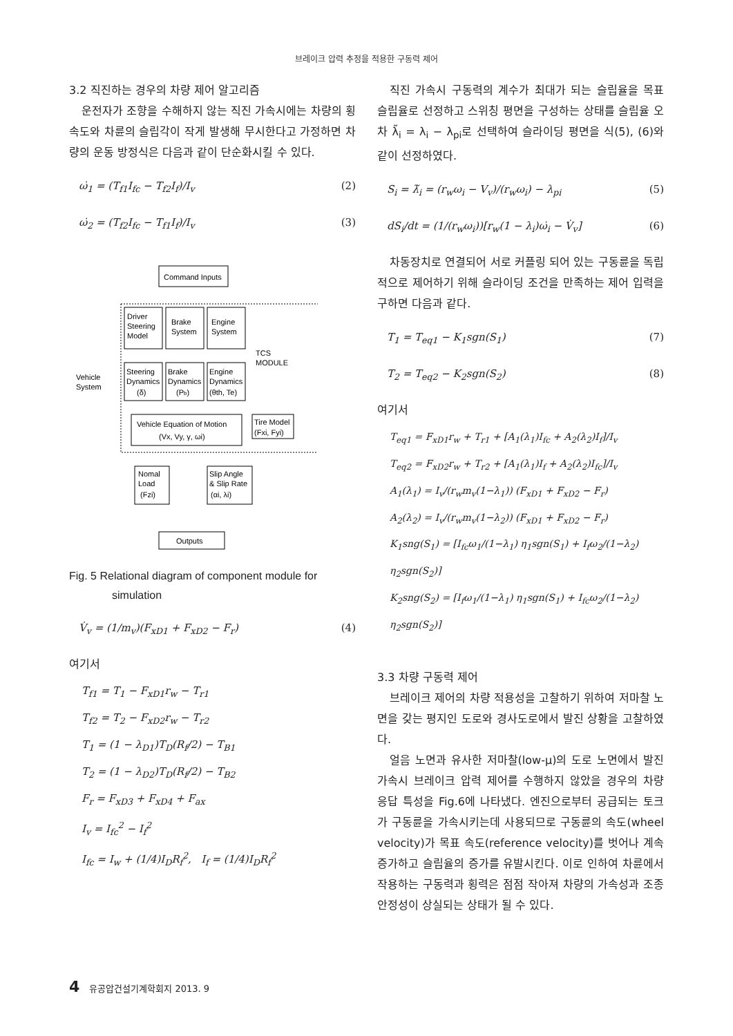브레이크 압력 추정을 적용한 구동력 제어
3.2 직진하는 경우의 차량 제어 알고리즘
운전자가 조향을 수해하지 않는 직진 가속시에는 차량의 횡속도와 차륜의 슬립각이 작게 발생해 무시한다고 가정하면 차량의 운동 방정식은 다음과 같이 단순화시킬 수 있다.
ω̇<sub>1</sub> = (T<sub>f1</sub>I<sub>fc</sub> − T<sub>f2</sub>I<sub>f</sub>)/I<sub>v</sub> (2)
ω̇<sub>2</sub> = (T<sub>f2</sub>I<sub>fc</sub> − T<sub>f1</sub>I<sub>f</sub>)/I<sub>v</sub> (3)
Command Inputs
Driver
Steering
Model
Brake
System
Engine
System
TCS
MODULE
Vehicle
System
Steering
Dynamics
(δ)
Brake
Dynamics
(Pb)
Engine
Dynamics
(θth, Te)
Vehicle Equation of Motion
(Vx, Vy, γ, ωi)
Tire Model
(Fxi, Fyi)
Nomal
Load
(Fzi)
Slip Angle
& Slip Rate
(αi, λi)
Outputs
Fig. 5 Relational diagram of component module for simulation
V̇<sub>v</sub> = (1/m<sub>v</sub>)(F<sub>xD1</sub> + F<sub>xD2</sub> − F<sub>r</sub>) (4)
여기서
T<sub>f1</sub> = T<sub>1</sub> − F<sub>xD1</sub>r<sub>w</sub> − T<sub>r1</sub>
T<sub>f2</sub> = T<sub>2</sub> − F<sub>xD2</sub>r<sub>w</sub> − T<sub>r2</sub>
T<sub>1</sub> = (1 − λ<sub>D1</sub>)T<sub>D</sub>(R<sub>f</sub>/2) − T<sub>B1</sub>
T<sub>2</sub> = (1 − λ<sub>D2</sub>)T<sub>D</sub>(R<sub>f</sub>/2) − T<sub>B2</sub>
F<sub>r</sub> = F<sub>xD3</sub> + F<sub>xD4</sub> + F<sub>ax</sub>
I<sub>v</sub> = I<sub>fc</sub><sup>2</sup> − I<sub>f</sub><sup>2</sup>
I<sub>fc</sub> = I<sub>w</sub> + (1/4)I<sub>D</sub>R<sub>f</sub><sup>2</sup>, I<sub>f</sub> = (1/4)I<sub>D</sub>R<sub>f</sub><sup>2</sup>
직진 가속시 구동력의 계수가 최대가 되는 슬립율을 목표 슬립율로 선정하고 스위칭 평면을 구성하는 상태를 슬립율 오차 λ̃<sub>i</sub> = λ<sub>i</sub> − λ<sub>pi</sub>로 선택하여 슬라이딩 평면을 식(5), (6)와 같이 선정하였다.
S<sub>i</sub> = λ̃<sub>i</sub> = (r<sub>w</sub>ω<sub>i</sub> − V<sub>v</sub>)/(r<sub>w</sub>ω<sub>i</sub>) − λ<sub>pi</sub> (5)
dS<sub>i</sub>/dt = (1/(r<sub>w</sub>ω<sub>i</sub>))[r<sub>w</sub>(1 − λ<sub>i</sub>)ω̇<sub>i</sub> − V̇<sub>v</sub>] (6)
차동장치로 연결되어 서로 커플링 되어 있는 구동륜을 독립적으로 제어하기 위해 슬라이딩 조건을 만족하는 제어 입력을 구하면 다음과 같다.
T<sub>1</sub> = T<sub>eq1</sub> − K<sub>1</sub>sgn(S<sub>1</sub>) (7)
T<sub>2</sub> = T<sub>eq2</sub> − K<sub>2</sub>sgn(S<sub>2</sub>) (8)
여기서
T<sub>eq1</sub> = F<sub>xD1</sub>r<sub>w</sub> + T<sub>r1</sub> + [A<sub>1</sub>(λ<sub>1</sub>)I<sub>fc</sub> + A<sub>2</sub>(λ<sub>2</sub>)I<sub>f</sub>]/I<sub>v</sub>
T<sub>eq2</sub> = F<sub>xD2</sub>r<sub>w</sub> + T<sub>r2</sub> + [A<sub>1</sub>(λ<sub>1</sub>)I<sub>f</sub> + A<sub>2</sub>(λ<sub>2</sub>)I<sub>fc</sub>]/I<sub>v</sub>
A<sub>1</sub>(λ<sub>1</sub>) = I<sub>v</sub>/(r<sub>w</sub>m<sub>v</sub>(1−λ<sub>1</sub>)) (F<sub>xD1</sub> + F<sub>xD2</sub> − F<sub>r</sub>)
A<sub>2</sub>(λ<sub>2</sub>) = I<sub>v</sub>/(r<sub>w</sub>m<sub>v</sub>(1−λ<sub>2</sub>)) (F<sub>xD1</sub> + F<sub>xD2</sub> − F<sub>r</sub>)
K<sub>1</sub>sng(S<sub>1</sub>) = [I<sub>fc</sub>ω<sub>1</sub>/(1−λ<sub>1</sub>) η<sub>1</sub>sgn(S<sub>1</sub>) + I<sub>f</sub>ω<sub>2</sub>/(1−λ<sub>2</sub>) η<sub>2</sub>sgn(S<sub>2</sub>)]
K<sub>2</sub>sng(S<sub>2</sub>) = [I<sub>f</sub>ω<sub>1</sub>/(1−λ<sub>1</sub>) η<sub>1</sub>sgn(S<sub>1</sub>) + I<sub>fc</sub>ω<sub>2</sub>/(1−λ<sub>2</sub>) η<sub>2</sub>sgn(S<sub>2</sub>)]
3.3 차량 구동력 제어
브레이크 제어의 차량 적용성을 고찰하기 위하여 저마찰 노면을 갖는 평지인 도로와 경사도로에서 발진 상황을 고찰하였다.
얼음 노면과 유사한 저마찰(low-μ)의 도로 노면에서 발진 가속시 브레이크 압력 제어를 수행하지 않았을 경우의 차량 응답 특성을 Fig.6에 나타냈다. 엔진으로부터 공급되는 토크가 구동륜을 가속시키는데 사용되므로 구동륜의 속도(wheel velocity)가 목표 속도(reference velocity)를 벗어나 계속 증가하고 슬립율의 증가를 유발시킨다. 이로 인하여 차륜에서 작용하는 구동력과 횡력은 점점 작아져 차량의 가속성과 조종 안정성이 상실되는 상태가 될 수 있다.
4 유공압건설기계학회지 2013. 9